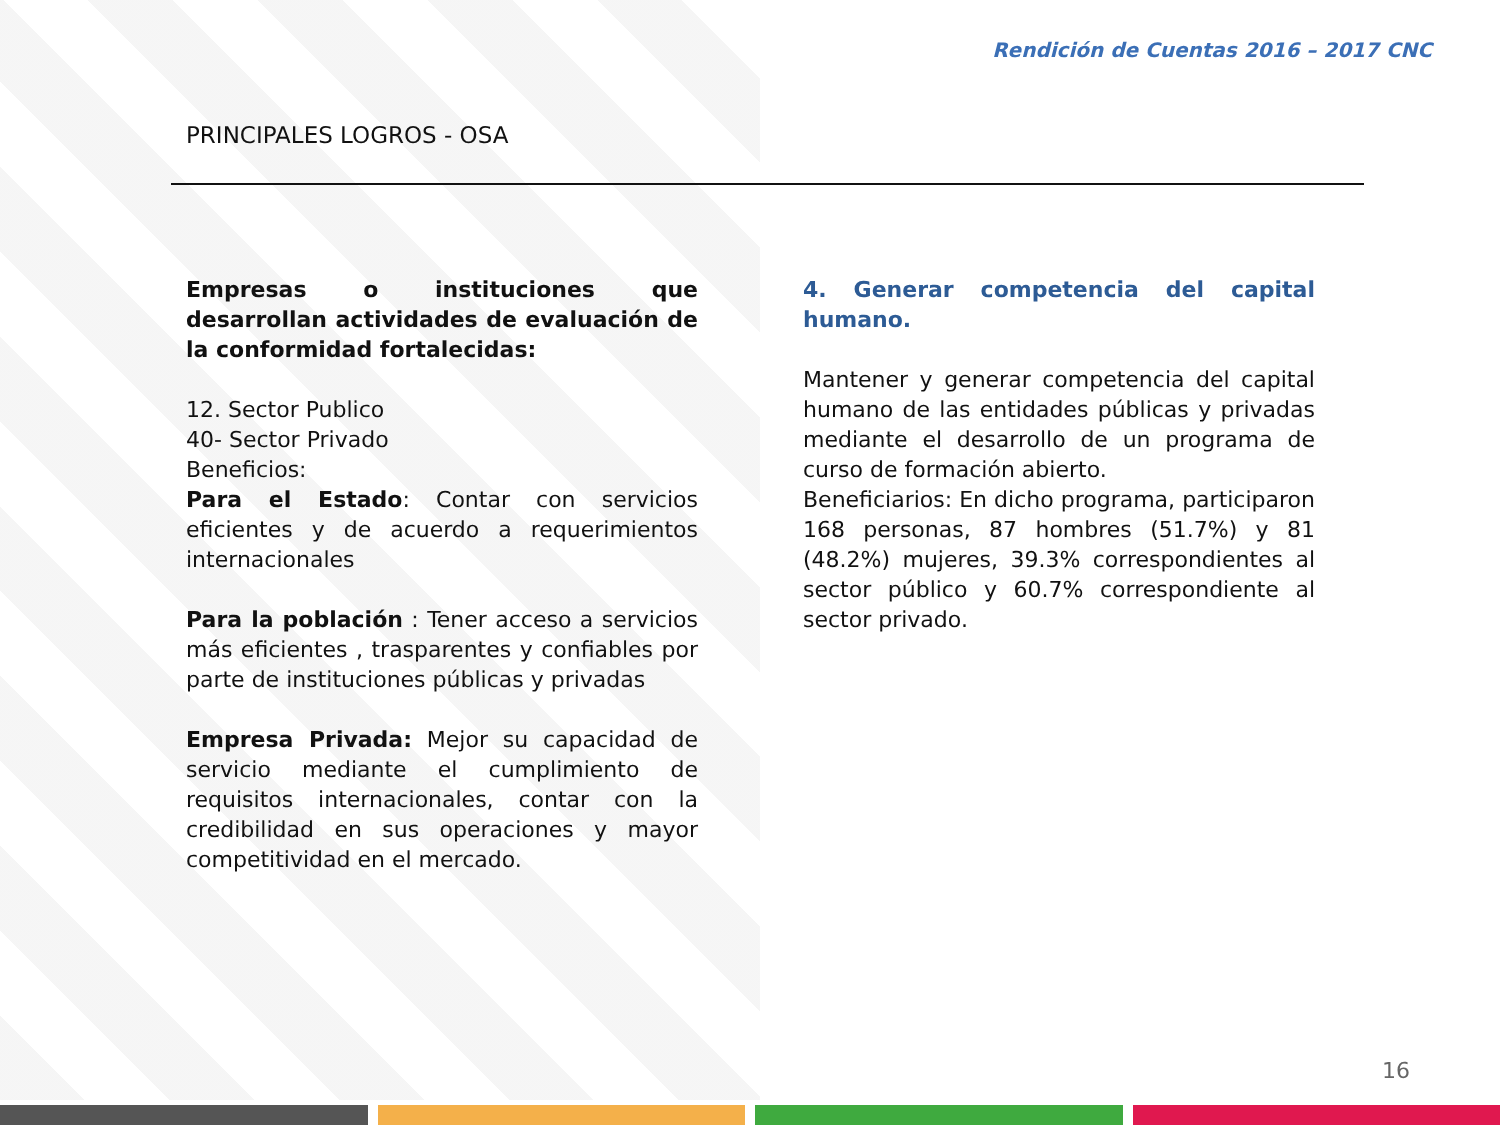Rendición de Cuentas 2016 – 2017 CNC
PRINCIPALES LOGROS - OSA
Empresas o instituciones que desarrollan actividades de evaluación de la conformidad fortalecidas:
12. Sector Publico
40- Sector Privado
Beneficios:
Para el Estado: Contar con servicios eficientes y de acuerdo a requerimientos internacionales
Para la población : Tener acceso a servicios más eficientes , trasparentes y confiables por parte de instituciones públicas y privadas
Empresa Privada: Mejor su capacidad de servicio mediante el cumplimiento de requisitos internacionales, contar con la credibilidad en sus operaciones y mayor competitividad en el mercado.
4. Generar competencia del capital humano.
Mantener y generar competencia del capital humano de las entidades públicas y privadas mediante el desarrollo de un programa de curso de formación abierto.
Beneficiarios: En dicho programa, participaron 168 personas, 87 hombres (51.7%) y 81 (48.2%) mujeres, 39.3% correspondientes al sector público y 60.7% correspondiente al sector privado.
16